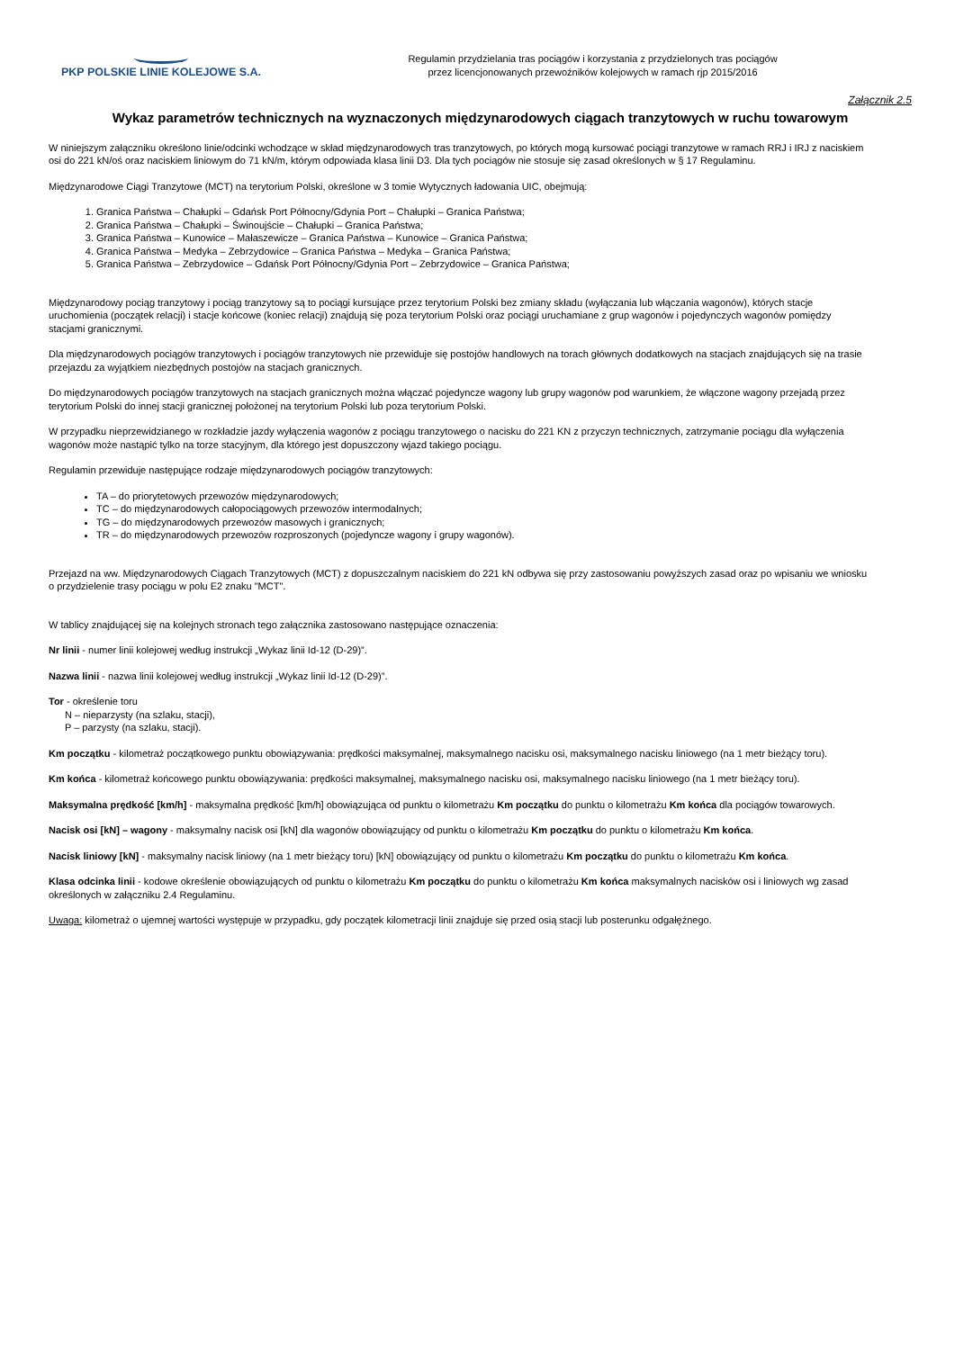PKP POLSKIE LINIE KOLEJOWE S.A.
Regulamin przydzielania tras pociągów i korzystania z przydzielonych tras pociągów
przez licencjonowanych przewoźników kolejowych w ramach rjp 2015/2016
Załącznik 2.5
Wykaz parametrów technicznych na wyznaczonych międzynarodowych ciągach tranzytowych w ruchu towarowym
W niniejszym załączniku określono linie/odcinki wchodzące w skład międzynarodowych tras tranzytowych, po których mogą kursować pociągi tranzytowe w ramach RRJ i IRJ z naciskiem osi do 221 kN/oś oraz naciskiem liniowym do 71 kN/m, którym odpowiada klasa linii D3. Dla tych pociągów nie stosuje się zasad określonych w § 17 Regulaminu.
Międzynarodowe Ciągi Tranzytowe (MCT) na terytorium Polski, określone w 3 tomie Wytycznych ładowania UIC, obejmują:
1. Granica Państwa – Chałupki – Gdańsk Port Północny/Gdynia Port – Chałupki – Granica Państwa;
2. Granica Państwa – Chałupki – Świnoujście – Chałupki – Granica Państwa;
3. Granica Państwa – Kunowice – Małaszewicze – Granica Państwa – Kunowice – Granica Państwa;
4. Granica Państwa – Medyka – Zebrzydowice – Granica Państwa – Medyka – Granica Państwa;
5. Granica Państwa – Zebrzydowice – Gdańsk Port Północny/Gdynia Port – Zebrzydowice – Granica Państwa;
Międzynarodowy pociąg tranzytowy i pociąg tranzytowy są to pociągi kursujące przez terytorium Polski bez zmiany składu (wyłączania lub włączania wagonów), których stacje uruchomienia (początek relacji) i stacje końcowe (koniec relacji) znajdują się poza terytorium Polski oraz pociągi uruchamiane z grup wagonów i pojedynczych wagonów pomiędzy stacjami granicznymi.
Dla międzynarodowych pociągów tranzytowych i pociągów tranzytowych nie przewiduje się postojów handlowych na torach głównych dodatkowych na stacjach znajdujących się na trasie przejazdu za wyjątkiem niezbędnych postojów na stacjach granicznych.
Do międzynarodowych pociągów tranzytowych na stacjach granicznych można włączać pojedyncze wagony lub grupy wagonów pod warunkiem, że włączone wagony przejadą przez terytorium Polski do innej stacji granicznej położonej na terytorium Polski lub poza terytorium Polski.
W przypadku nieprzewidzianego w rozkładzie jazdy wyłączenia wagonów z pociągu tranzytowego o nacisku do 221 KN z przyczyn technicznych, zatrzymanie pociągu dla wyłączenia wagonów może nastąpić tylko na torze stacyjnym, dla którego jest dopuszczony wjazd takiego pociągu.
Regulamin przewiduje następujące rodzaje międzynarodowych pociągów tranzytowych:
TA – do priorytetowych przewozów międzynarodowych;
TC – do międzynarodowych całopociągowych przewozów intermodalnych;
TG – do międzynarodowych przewozów masowych i granicznych;
TR – do międzynarodowych przewozów rozproszonych (pojedyncze wagony i grupy wagonów).
Przejazd na ww. Międzynarodowych Ciągach Tranzytowych (MCT) z dopuszczalnym naciskiem do 221 kN odbywa się przy zastosowaniu powyższych zasad oraz po wpisaniu we wniosku o przydzielenie trasy pociągu w polu E2 znaku "MCT".
W tablicy znajdującej się na kolejnych stronach tego załącznika zastosowano następujące oznaczenia:
Nr linii - numer linii kolejowej według instrukcji „Wykaz linii Id-12 (D-29)”.
Nazwa linii - nazwa linii kolejowej według instrukcji „Wykaz linii Id-12 (D-29)”.
Tor - określenie toru
N – nieparzysty (na szlaku, stacji),
P – parzysty (na szlaku, stacji).
Km początku - kilometraż początkowego punktu obowiązywania: prędkości maksymalnej, maksymalnego nacisku osi, maksymalnego nacisku liniowego (na 1 metr bieżący toru).
Km końca - kilometraż końcowego punktu obowiązywania: prędkości maksymalnej, maksymalnego nacisku osi, maksymalnego nacisku liniowego (na 1 metr bieżący toru).
Maksymalna prędkość [km/h] - maksymalna prędkość [km/h] obowiązująca od punktu o kilometrażu Km początku do punktu o kilometrażu Km końca dla pociągów towarowych.
Nacisk osi [kN] – wagony - maksymalny nacisk osi [kN] dla wagonów obowiązujący od punktu o kilometrażu Km początku do punktu o kilometrażu Km końca.
Nacisk liniowy [kN] - maksymalny nacisk liniowy (na 1 metr bieżący toru) [kN] obowiązujący od punktu o kilometrażu Km początku do punktu o kilometrażu Km końca.
Klasa odcinka linii - kodowe określenie obowiązujących od punktu o kilometrażu Km początku do punktu o kilometrażu Km końca maksymalnych nacisków osi i liniowych wg zasad określonych w załączniku 2.4 Regulaminu.
Uwaga: kilometraż o ujemnej wartości występuje w przypadku, gdy początek kilometracji linii znajduje się przed osią stacji lub posterunku odgałęźnego.